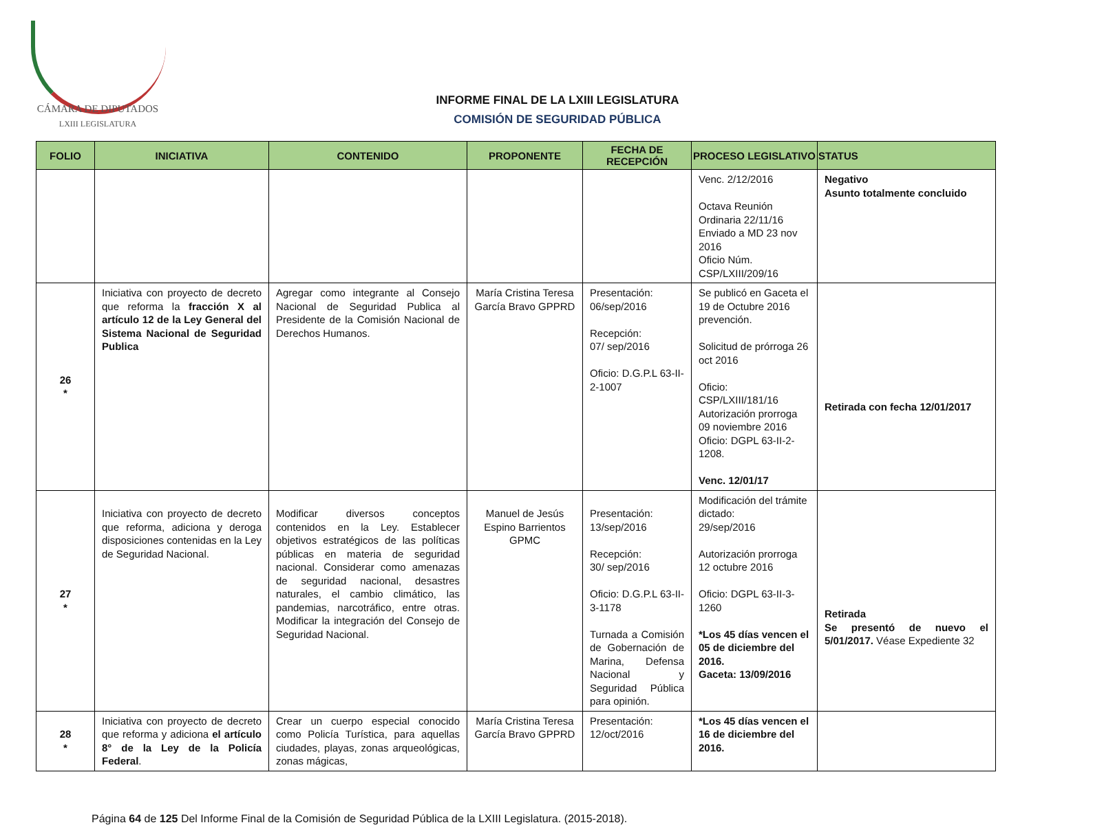CÁMARA DE DIPUTADOS
LXIII LEGISLATURA
INFORME FINAL DE LA LXIII LEGISLATURA
COMISIÓN DE SEGURIDAD PÚBLICA
| FOLIO | INICIATIVA | CONTENIDO | PROPONENTE | FECHA DE RECEPCIÓN | PROCESO LEGISLATIVO | STATUS |
| --- | --- | --- | --- | --- | --- | --- |
| | | | | | Venc. 2/12/2016 Octava Reunión Ordinaria 22/11/16 Enviado a MD 23 nov 2016 Oficio Núm. CSP/LXIII/209/16 | Negativo Asunto totalmente concluido |
| 26 * | Iniciativa con proyecto de decreto que reforma la fracción X al artículo 12 de la Ley General del Sistema Nacional de Seguridad Publica | Agregar como integrante al Consejo Nacional de Seguridad Publica al Presidente de la Comisión Nacional de Derechos Humanos. | María Cristina Teresa García Bravo GPPRD | Presentación: 06/sep/2016 Recepción: 07/ sep/2016 Oficio: D.G.P.L 63-II-2-1007 | Se publicó en Gaceta el 19 de Octubre 2016 prevención. Solicitud de prórroga 26 oct 2016 Oficio: CSP/LXIII/181/16 Autorización prorroga 09 noviembre 2016 Oficio: DGPL 63-II-2-1208. Venc. 12/01/17 | Retirada con fecha 12/01/2017 |
| 27 * | Iniciativa con proyecto de decreto que reforma, adiciona y deroga disposiciones contenidas en la Ley de Seguridad Nacional. | Modificar diversos conceptos contenidos en la Ley. Establecer objetivos estratégicos de las políticas públicas en materia de seguridad nacional. Considerar como amenazas de seguridad nacional, desastres naturales, el cambio climático, las pandemias, narcotráfico, entre otras. Modificar la integración del Consejo de Seguridad Nacional. | Manuel de Jesús Espino Barrientos GPMC | Presentación: 13/sep/2016 Recepción: 30/ sep/2016 Oficio: D.G.P.L 63-II-3-1178 Turnada a Comisión de Gobernación de Marina, Defensa Nacional y Seguridad Pública para opinión. | Modificación del trámite dictado: 29/sep/2016 Autorización prorroga 12 octubre 2016 Oficio: DGPL 63-II-3-1260 *Los 45 días vencen el 05 de diciembre del 2016. Gaceta: 13/09/2016 | Retirada Se presentó de nuevo el 5/01/2017. Véase Expediente 32 |
| 28 * | Iniciativa con proyecto de decreto que reforma y adiciona el artículo 8° de la Ley de la Policía Federal . | Crear un cuerpo especial conocido como Policía Turística, para aquellas ciudades, playas, zonas arqueológicas, zonas mágicas, | María Cristina Teresa García Bravo GPPRD | Presentación: 12/oct/2016 | *Los 45 días vencen el 16 de diciembre del 2016. | |
Página 64 de 125 Del Informe Final de la Comisión de Seguridad Pública de la LXIII Legislatura. (2015-2018).